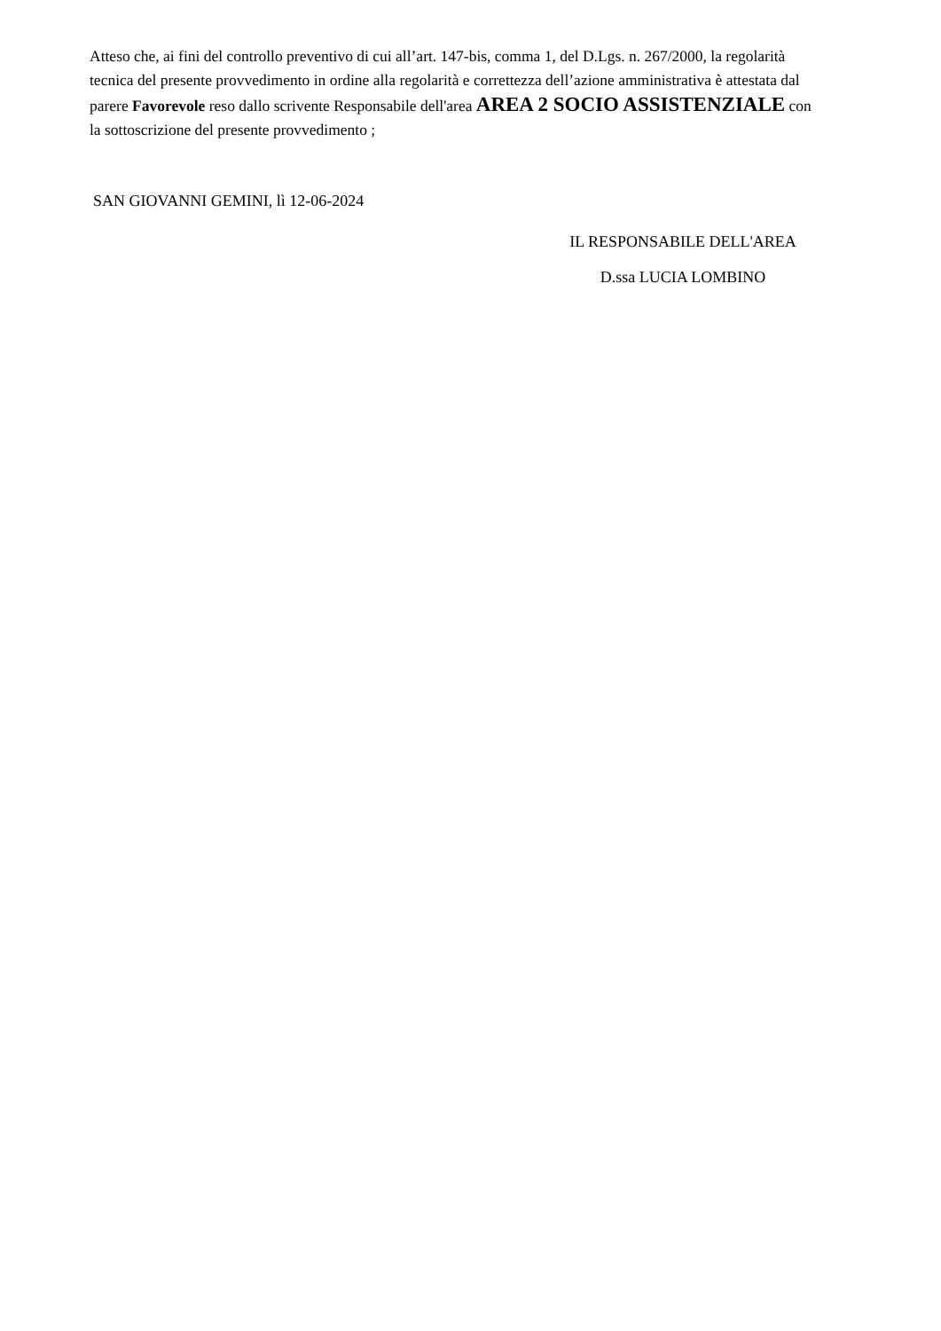Atteso che, ai fini del controllo preventivo di cui all’art. 147-bis, comma 1, del D.Lgs. n. 267/2000, la regolarità tecnica del presente provvedimento in ordine alla regolarità e correttezza dell’azione amministrativa è attestata dal parere Favorevole reso dallo scrivente Responsabile dell'area AREA 2 SOCIO ASSISTENZIALE con la sottoscrizione del presente provvedimento ;
SAN GIOVANNI GEMINI, lì 12-06-2024
IL RESPONSABILE DELL'AREA
D.ssa LUCIA LOMBINO